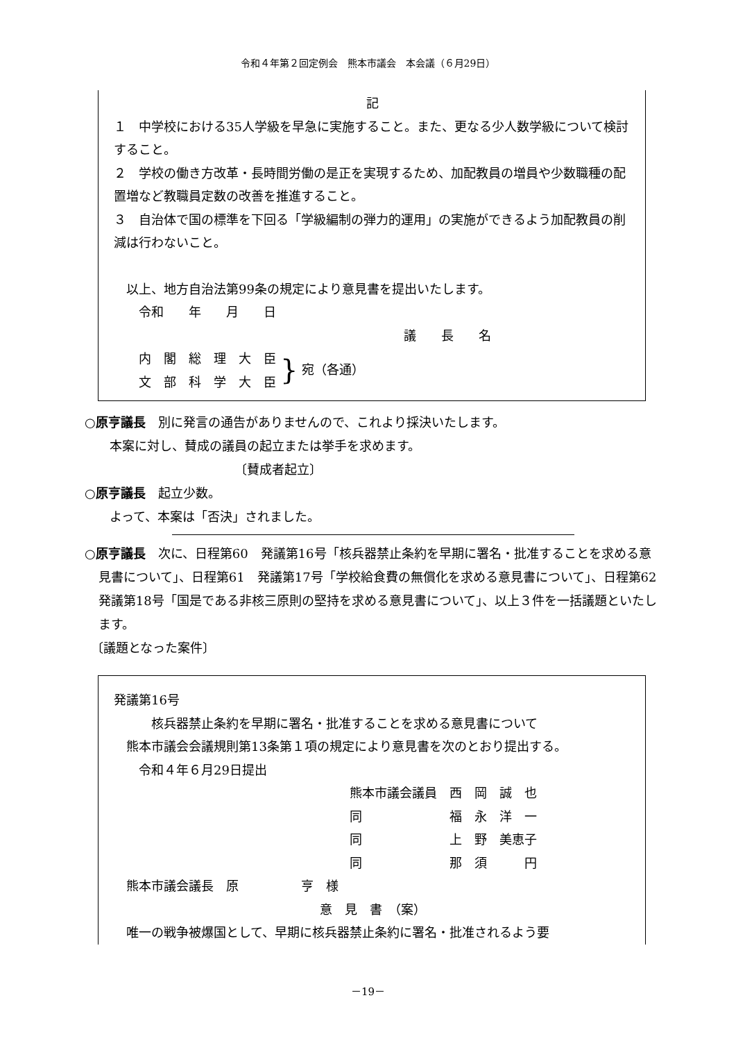令和４年第２回定例会　熊本市議会　本会議（６月29日）
記
１　中学校における35人学級を早急に実施すること。また、更なる少人数学級について検討すること。
２　学校の働き方改革・長時間労働の是正を実現するため、加配教員の増員や少数職種の配置増など教職員定数の改善を推進すること。
３　自治体で国の標準を下回る「学級編制の弾力的運用」の実施ができるよう加配教員の削減は行わないこと。
　以上、地方自治法第99条の規定により意見書を提出いたします。
　　令和　　年　　月　　日
議　　長　　名
　　内　閣　総　理　大　臣
　　文　部　科　学　大　臣
}
宛（各通）
○原亨議長　別に発言の通告がありませんので、これより採決いたします。
　　本案に対し、賛成の議員の起立または挙手を求めます。
〔賛成者起立〕
○原亨議長　起立少数。
　　よって、本案は「否決」されました。
○原亨議長　次に、日程第60　発議第16号「核兵器禁止条約を早期に署名・批准することを求める意見書について」、日程第61　発議第17号「学校給食費の無償化を求める意見書について」、日程第62　発議第18号「国是である非核三原則の堅持を求める意見書について」、以上３件を一括議題といたします。
　〔議題となった案件〕
発議第16号
　　　核兵器禁止条約を早期に署名・批准することを求める意見書について
　熊本市議会会議規則第13条第１項の規定により意見書を次のとおり提出する。
　　令和４年６月29日提出
熊本市議会議員　西　岡　誠　也
同　　　　　　　福　永　洋　一
同　　　　　　　上　野　美恵子
同　　　　　　　那　須　　　円
　熊本市議会議長　原　　　　　亨　様
意　見　書　（案）
　唯一の戦争被爆国として、早期に核兵器禁止条約に署名・批准されるよう要
－19－